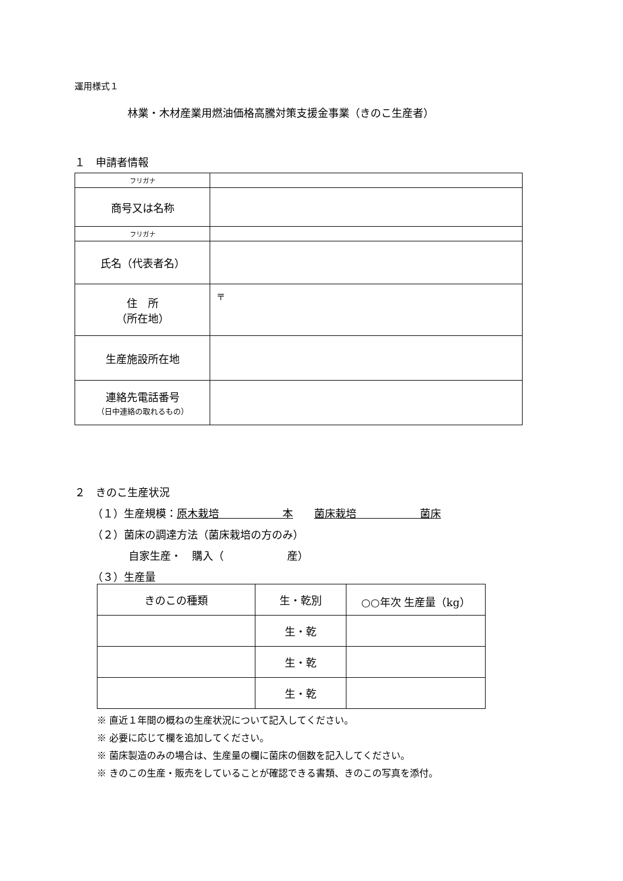運用様式１
林業・木材産業用燃油価格高騰対策支援金事業（きのこ生産者）
１　申請者情報
| フリガナ | |
| 商号又は名称 | |
| フリガナ | |
| 氏名（代表者名） | |
| 住 所 （所在地） | 〒 |
| 生産施設所在地 | |
| 連絡先電話番号 （日中連絡の取れるもの） | |
２　きのこ生産状況
（１）生産規模：原木栽培　　　　　　本　　菌床栽培　　　　　　菌床
（２）菌床の調達方法（菌床栽培の方のみ）
自家生産・　購入（　　　　　　産）
（３）生産量
| きのこの種類 | 生・乾別 | ○○年次 生産量（kg） |
| --- | --- | --- |
| | 生・乾 | |
| | 生・乾 | |
| | 生・乾 | |
※ 直近１年間の概ねの生産状況について記入してください。
※ 必要に応じて欄を追加してください。
※ 菌床製造のみの場合は、生産量の欄に菌床の個数を記入してください。
※ きのこの生産・販売をしていることが確認できる書類、きのこの写真を添付。